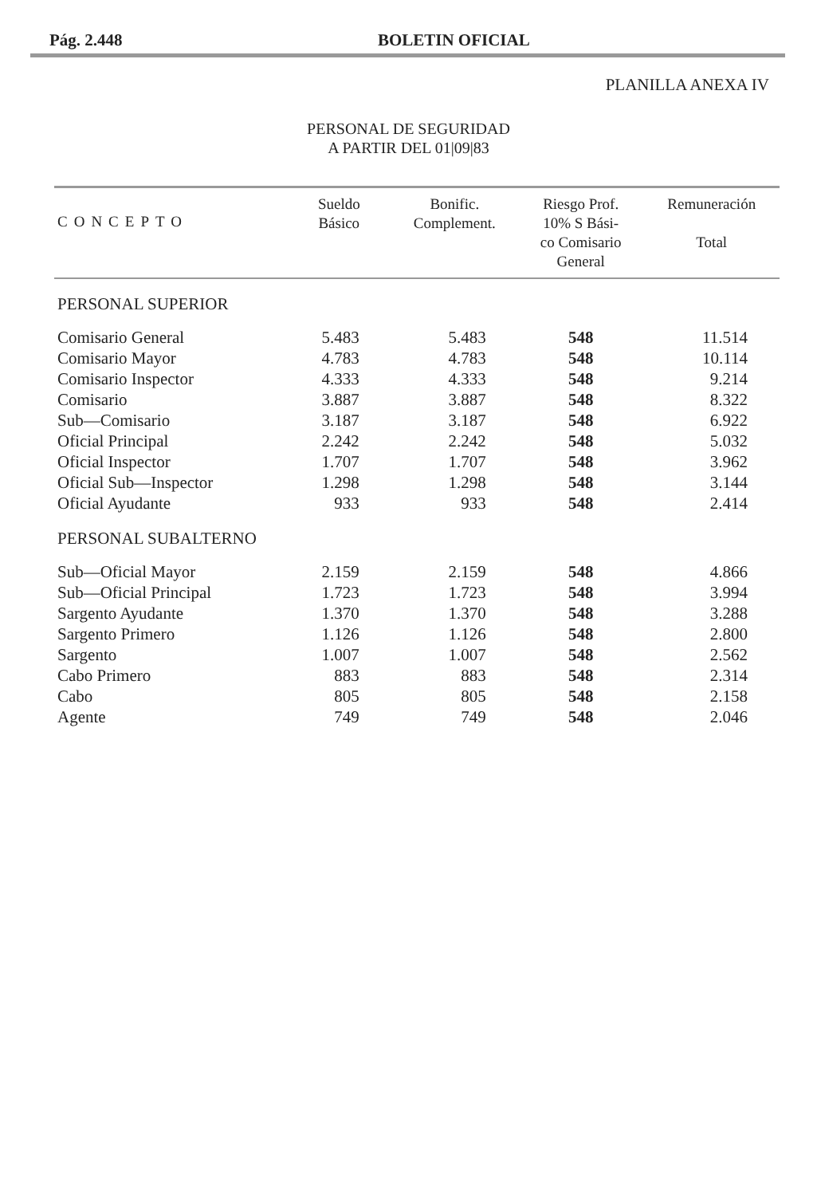Pág. 2.448 BOLETIN OFICIAL
PLANILLA ANEXA IV
PERSONAL DE SEGURIDAD
A PARTIR DEL 01|09|83
| CONCEPTO | Sueldo Básico | Bonific. Complement. | Riesgo Prof. 10% S Bási- co Comisario General | Remuneración Total |
| --- | --- | --- | --- | --- |
| PERSONAL SUPERIOR | | | | |
| Comisario General | 5.483 | 5.483 | 548 | 11.514 |
| Comisario Mayor | 4.783 | 4.783 | 548 | 10.114 |
| Comisario Inspector | 4.333 | 4.333 | 548 | 9.214 |
| Comisario | 3.887 | 3.887 | 548 | 8.322 |
| Sub—Comisario | 3.187 | 3.187 | 548 | 6.922 |
| Oficial Principal | 2.242 | 2.242 | 548 | 5.032 |
| Oficial Inspector | 1.707 | 1.707 | 548 | 3.962 |
| Oficial Sub—Inspector | 1.298 | 1.298 | 548 | 3.144 |
| Oficial Ayudante | 933 | 933 | 548 | 2.414 |
| PERSONAL SUBALTERNO | | | | |
| Sub—Oficial Mayor | 2.159 | 2.159 | 548 | 4.866 |
| Sub—Oficial Principal | 1.723 | 1.723 | 548 | 3.994 |
| Sargento Ayudante | 1.370 | 1.370 | 548 | 3.288 |
| Sargento Primero | 1.126 | 1.126 | 548 | 2.800 |
| Sargento | 1.007 | 1.007 | 548 | 2.562 |
| Cabo Primero | 883 | 883 | 548 | 2.314 |
| Cabo | 805 | 805 | 548 | 2.158 |
| Agente | 749 | 749 | 548 | 2.046 |